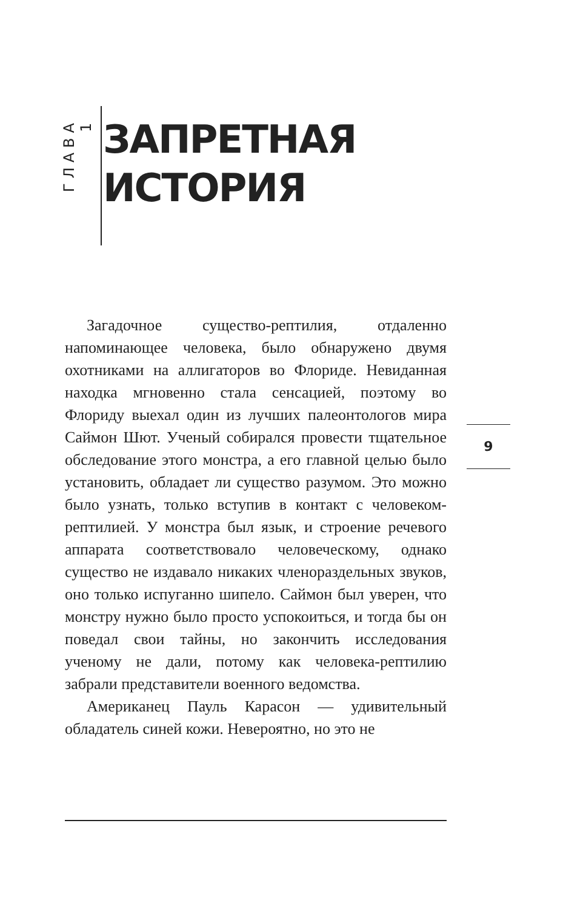ГЛАВА 1
ЗАПРЕТНАЯ
ИСТОРИЯ
Загадочное существо-рептилия, отдаленно напоминающее человека, было обнаружено двумя охотниками на аллигаторов во Флориде. Невиданная находка мгновенно стала сенсацией, поэтому во Флориду выехал один из лучших палеонтологов мира Саймон Шют. Ученый собирался провести тщательное обследование этого монстра, а его главной целью было установить, обладает ли существо разумом. Это можно было узнать, только вступив в контакт с человеком-рептилией. У монстра был язык, и строение речевого аппарата соответствовало человеческому, однако существо не издавало никаких членораздельных звуков, оно только испуганно шипело. Саймон был уверен, что монстру нужно было просто успокоиться, и тогда бы он поведал свои тайны, но закончить исследования ученому не дали, потому как человека-рептилию забрали представители военного ведомства.
Американец Пауль Карасон — удивительный обладатель синей кожи. Невероятно, но это не
9